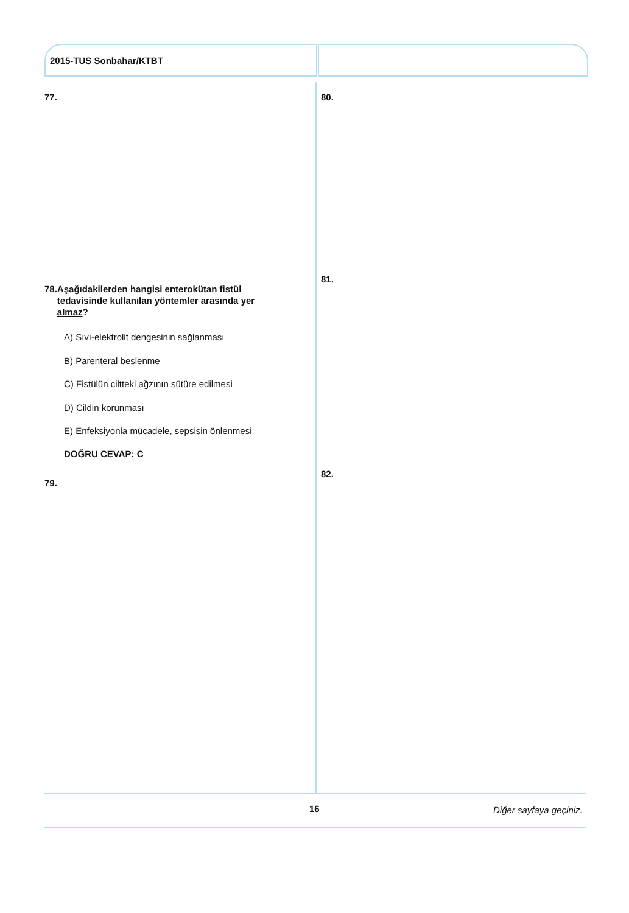2015-TUS Sonbahar/KTBT
77. 80.
78. Aşağıdakilerden hangisi enterokütan fistül tedavisinde kullanılan yöntemler arasında yer almaz?
A) Sıvı-elektrolit dengesinin sağlanması
B) Parenteral beslenme
C) Fistülün ciltteki ağzının sütüre edilmesi
D) Cildin korunması
E) Enfeksiyonla mücadele, sepsisin önlenmesi
DOĞRU CEVAP: C
81.
79.
82.
16 Diğer sayfaya geçiniz.